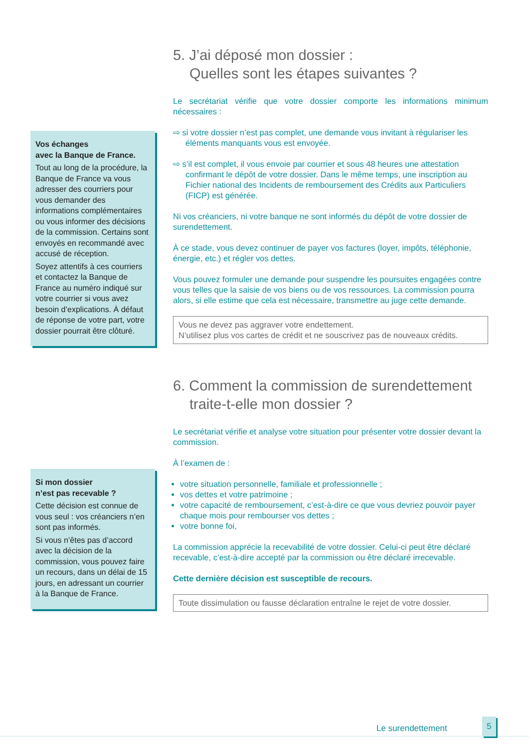Vos échanges
avec la Banque de France.
Tout au long de la procédure, la Banque de France va vous adresser des courriers pour vous demander des informations complémentaires ou vous informer des décisions de la commission. Certains sont envoyés en recommandé avec accusé de réception.
Soyez attentifs à ces courriers et contactez la Banque de France au numéro indiqué sur votre courrier si vous avez besoin d’explications. À défaut de réponse de votre part, votre dossier pourrait être clôturé.
5. J’ai déposé mon dossier :
Quelles sont les étapes suivantes ?
Le secrétariat vérifie que votre dossier comporte les informations minimum nécessaires :
⇨ si votre dossier n’est pas complet, une demande vous invitant à régulariser les éléments manquants vous est envoyée.
⇨ s’il est complet, il vous envoie par courrier et sous 48 heures une attestation confirmant le dépôt de votre dossier. Dans le même temps, une inscription au Fichier national des Incidents de remboursement des Crédits aux Particuliers (FICP) est générée.
Ni vos créanciers, ni votre banque ne sont informés du dépôt de votre dossier de surendettement.
À ce stade, vous devez continuer de payer vos factures (loyer, impôts, téléphonie, énergie, etc.) et régler vos dettes.
Vous pouvez formuler une demande pour suspendre les poursuites engagées contre vous telles que la saisie de vos biens ou de vos ressources. La commission pourra alors, si elle estime que cela est nécessaire, transmettre au juge cette demande.
Vous ne devez pas aggraver votre endettement.
N’utilisez plus vos cartes de crédit et ne souscrivez pas de nouveaux crédits.
Si mon dossier
n’est pas recevable ?
Cette décision est connue de vous seul : vos créanciers n’en sont pas informés.
Si vous n’êtes pas d’accord avec la décision de la commission, vous pouvez faire un recours, dans un délai de 15 jours, en adressant un courrier à la Banque de France.
6. Comment la commission de surendettement
traite-t-elle mon dossier ?
Le secrétariat vérifie et analyse votre situation pour présenter votre dossier devant la commission.
À l’examen de :
votre situation personnelle, familiale et professionnelle ;
vos dettes et votre patrimoine ;
votre capacité de remboursement, c’est-à-dire ce que vous devriez pouvoir payer chaque mois pour rembourser vos dettes ;
votre bonne foi,
La commission apprécie la recevabilité de votre dossier. Celui-ci peut être déclaré recevable, c’est-à-dire accepté par la commission ou être déclaré irrecevable.
Cette dernière décision est susceptible de recours.
Toute dissimulation ou fausse déclaration entraîne le rejet de votre dossier.
Le surendettement
5